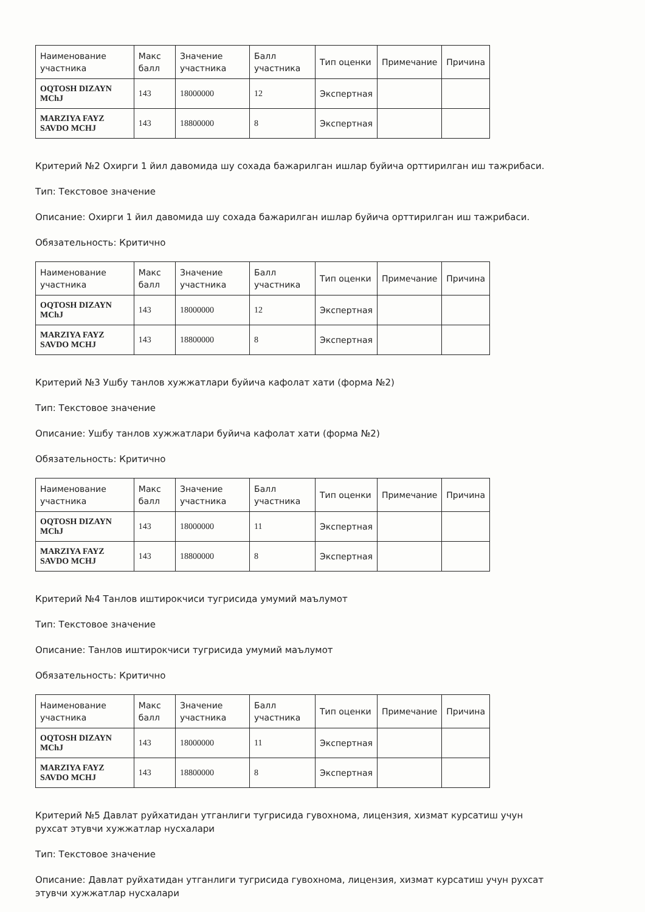| Наименование участника | Макс балл | Значение участника | Балл участника | Тип оценки | Примечание | Причина |
| --- | --- | --- | --- | --- | --- | --- |
| OQTOSH DIZAYN MChJ | 143 | 18000000 | 12 | Экспертная | | |
| MARZIYA FAYZ SAVDO MCHJ | 143 | 18800000 | 8 | Экспертная | | |
Критерий №2 Охирги 1 йил давомида шу сохада бажарилган ишлар буйича орттирилган иш тажрибаси.
Тип: Текстовое значение
Описание: Охирги 1 йил давомида шу сохада бажарилган ишлар буйича орттирилган иш тажрибаси.
Обязательность: Критично
| Наименование участника | Макс балл | Значение участника | Балл участника | Тип оценки | Примечание | Причина |
| --- | --- | --- | --- | --- | --- | --- |
| OQTOSH DIZAYN MChJ | 143 | 18000000 | 12 | Экспертная | | |
| MARZIYA FAYZ SAVDO MCHJ | 143 | 18800000 | 8 | Экспертная | | |
Критерий №3 Ушбу танлов хужжатлари буйича кафолат хати (форма №2)
Тип: Текстовое значение
Описание: Ушбу танлов хужжатлари буйича кафолат хати (форма №2)
Обязательность: Критично
| Наименование участника | Макс балл | Значение участника | Балл участника | Тип оценки | Примечание | Причина |
| --- | --- | --- | --- | --- | --- | --- |
| OQTOSH DIZAYN MChJ | 143 | 18000000 | 11 | Экспертная | | |
| MARZIYA FAYZ SAVDO MCHJ | 143 | 18800000 | 8 | Экспертная | | |
Критерий №4 Танлов иштирокчиси тугрисида умумий маълумот
Тип: Текстовое значение
Описание: Танлов иштирокчиси тугрисида умумий маълумот
Обязательность: Критично
| Наименование участника | Макс балл | Значение участника | Балл участника | Тип оценки | Примечание | Причина |
| --- | --- | --- | --- | --- | --- | --- |
| OQTOSH DIZAYN MChJ | 143 | 18000000 | 11 | Экспертная | | |
| MARZIYA FAYZ SAVDO MCHJ | 143 | 18800000 | 8 | Экспертная | | |
Критерий №5 Давлат руйхатидан утганлиги тугрисида гувохнома, лицензия, хизмат курсатиш учун рухсат этувчи хужжатлар нусхалари
Тип: Текстовое значение
Описание: Давлат руйхатидан утганлиги тугрисида гувохнома, лицензия, хизмат курсатиш учун рухсат этувчи хужжатлар нусхалари